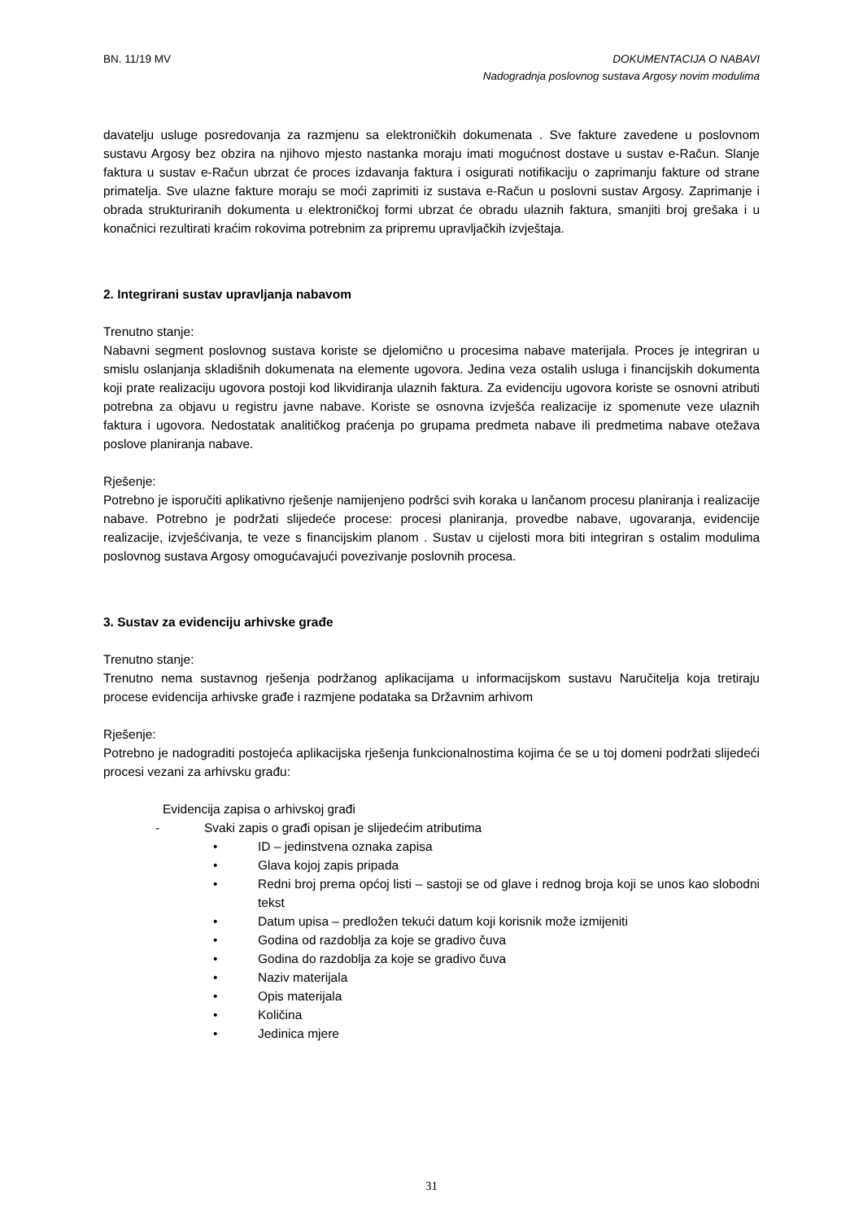BN. 11/19 MV DOKUMENTACIJA O NABAVI
Nadogradnja poslovnog sustava Argosy novim modulima
davatelju usluge posredovanja za razmjenu sa elektroničkih dokumenata . Sve fakture zavedene u poslovnom sustavu Argosy bez obzira na njihovo mjesto nastanka moraju imati mogućnost dostave u sustav e-Račun. Slanje faktura u sustav e-Račun ubrzat će proces izdavanja faktura i osigurati notifikaciju o zaprimanju fakture od strane primatelja. Sve ulazne fakture moraju se moći zaprimiti iz sustava e-Račun u poslovni sustav Argosy. Zaprimanje i obrada strukturiranih dokumenta u elektroničkoj formi ubrzat će obradu ulaznih faktura, smanjiti broj grešaka i u konačnici rezultirati kraćim rokovima potrebnim za pripremu upravljačkih izvještaja.
2. Integrirani sustav upravljanja nabavom
Trenutno stanje:
Nabavni segment poslovnog sustava koriste se djelomično u procesima nabave materijala. Proces je integriran u smislu oslanjanja skladišnih dokumenata na elemente ugovora. Jedina veza ostalih usluga i financijskih dokumenta koji prate realizaciju ugovora postoji kod likvidiranja ulaznih faktura. Za evidenciju ugovora koriste se osnovni atributi potrebna za objavu u registru javne nabave. Koriste se osnovna izvješća realizacije iz spomenute veze ulaznih faktura i ugovora. Nedostatak analitičkog praćenja po grupama predmeta nabave ili predmetima nabave otežava poslove planiranja nabave.
Rješenje:
Potrebno je isporučiti aplikativno rješenje namijenjeno podršci svih koraka u lančanom procesu planiranja i realizacije nabave. Potrebno je podržati slijedeće procese: procesi planiranja, provedbe nabave, ugovaranja, evidencije realizacije, izvješćivanja, te veze s financijskim planom . Sustav u cijelosti mora biti integriran s ostalim modulima poslovnog sustava Argosy omogućavajući povezivanje poslovnih procesa.
3. Sustav za evidenciju arhivske građe
Trenutno stanje:
Trenutno nema sustavnog rješenja podržanog aplikacijama u informacijskom sustavu Naručitelja koja tretiraju procese evidencija arhivske građe i razmjene podataka sa Državnim arhivom
Rješenje:
Potrebno je nadograditi postojeća aplikacijska rješenja funkcionalnostima kojima će se u toj domeni podržati slijedeći procesi vezani za arhivsku građu:
Evidencija zapisa o arhivskoj građi
- Svaki zapis o građi opisan je slijedećim atributima
• ID – jedinstvena oznaka zapisa
• Glava kojoj zapis pripada
• Redni broj prema općoj listi – sastoji se od glave i rednog broja koji se unos kao slobodni tekst
• Datum upisa – predložen tekući datum koji korisnik može izmijeniti
• Godina od razdoblja za koje se gradivo čuva
• Godina do razdoblja za koje se gradivo čuva
• Naziv materijala
• Opis materijala
• Količina
• Jedinica mjere
31